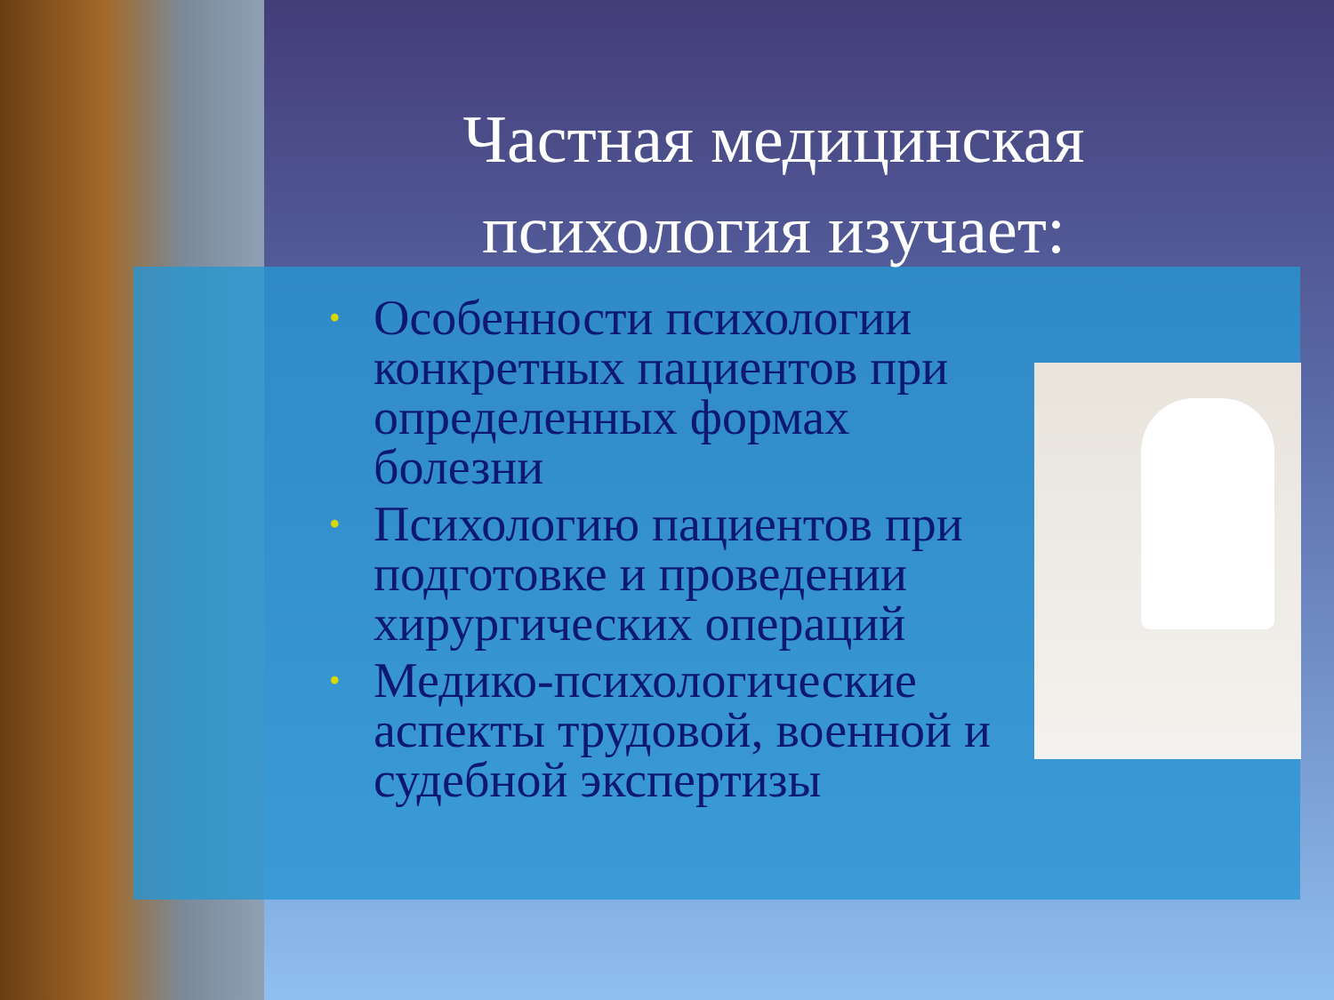Частная медицинская психология изучает:
• Особенности психологии конкретных пациентов при определенных формах болезни
• Психологию пациентов при подготовке и проведении хирургических операций
• Медико-психологические аспекты трудовой, военной и судебной экспертизы